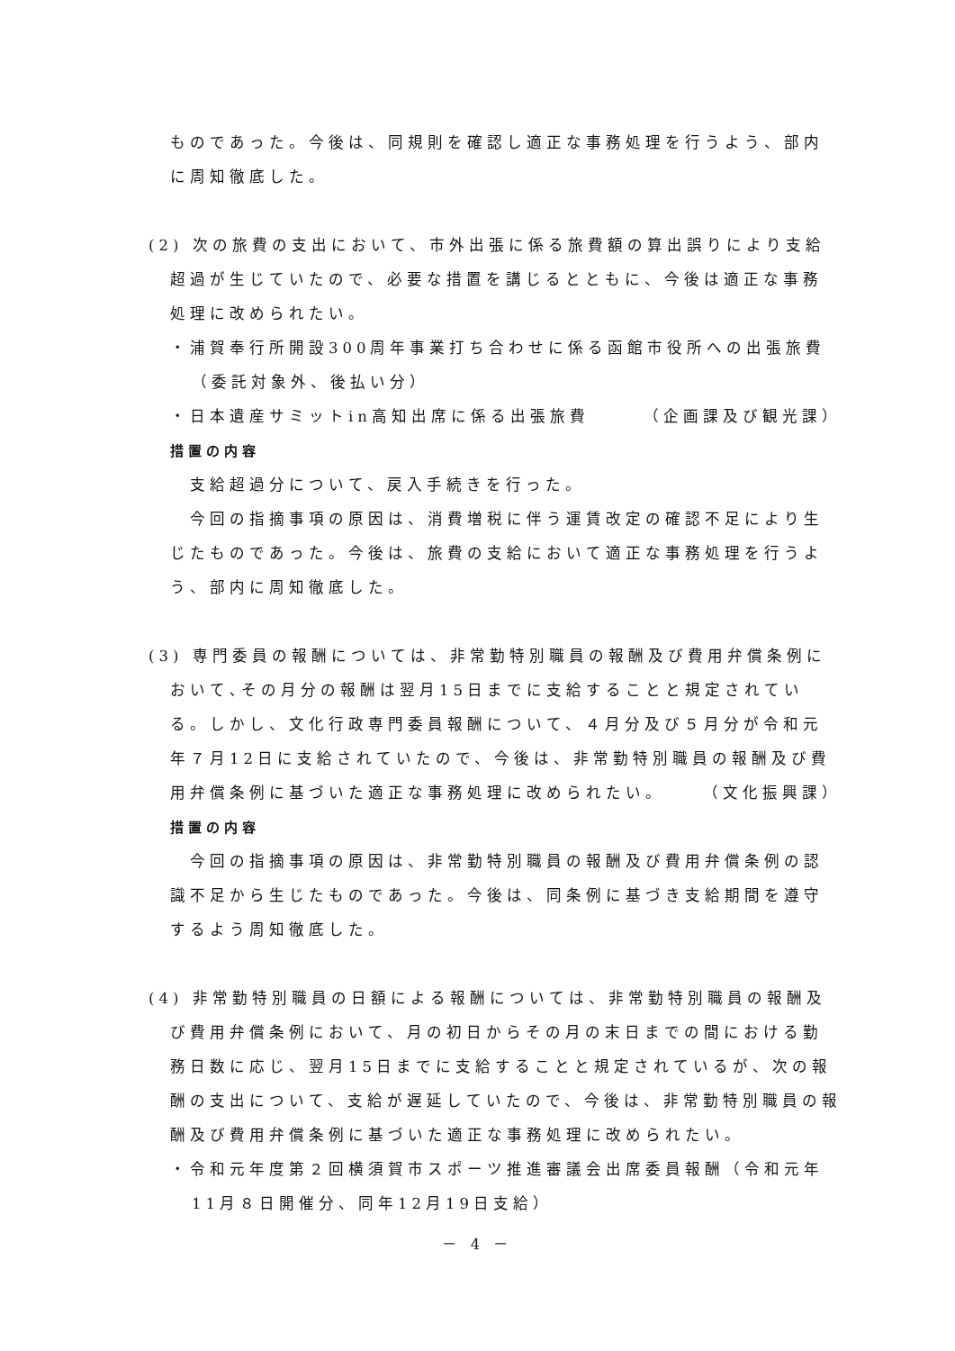ものであった。今後は、同規則を確認し適正な事務処理を行うよう、部内に周知徹底した。
(2) 次の旅費の支出において、市外出張に係る旅費額の算出誤りにより支給超過が生じていたので、必要な措置を講じるとともに、今後は適正な事務処理に改められたい。
・浦賀奉行所開設300周年事業打ち合わせに係る函館市役所への出張旅費（委託対象外、後払い分）
・日本遺産サミットin高知出席に係る出張旅費 （企画課及び観光課）
措置の内容
　支給超過分について、戻入手続きを行った。
　今回の指摘事項の原因は、消費増税に伴う運賃改定の確認不足により生じたものであった。今後は、旅費の支給において適正な事務処理を行うよう、部内に周知徹底した。
(3) 専門委員の報酬については、非常勤特別職員の報酬及び費用弁償条例において､その月分の報酬は翌月15日までに支給することと規定されている。しかし、文化行政専門委員報酬について、４月分及び５月分が令和元年７月12日に支給されていたので、今後は、非常勤特別職員の報酬及び費用弁償条例に基づいた適正な事務処理に改められたい。 （文化振興課）
措置の内容
　今回の指摘事項の原因は、非常勤特別職員の報酬及び費用弁償条例の認識不足から生じたものであった。今後は、同条例に基づき支給期間を遵守するよう周知徹底した。
(4) 非常勤特別職員の日額による報酬については、非常勤特別職員の報酬及び費用弁償条例において、月の初日からその月の末日までの間における勤務日数に応じ、翌月15日までに支給することと規定されているが、次の報酬の支出について、支給が遅延していたので、今後は、非常勤特別職員の報酬及び費用弁償条例に基づいた適正な事務処理に改められたい。
・令和元年度第２回横須賀市スポーツ推進審議会出席委員報酬（令和元年11月８日開催分、同年12月19日支給）
－ 4 －